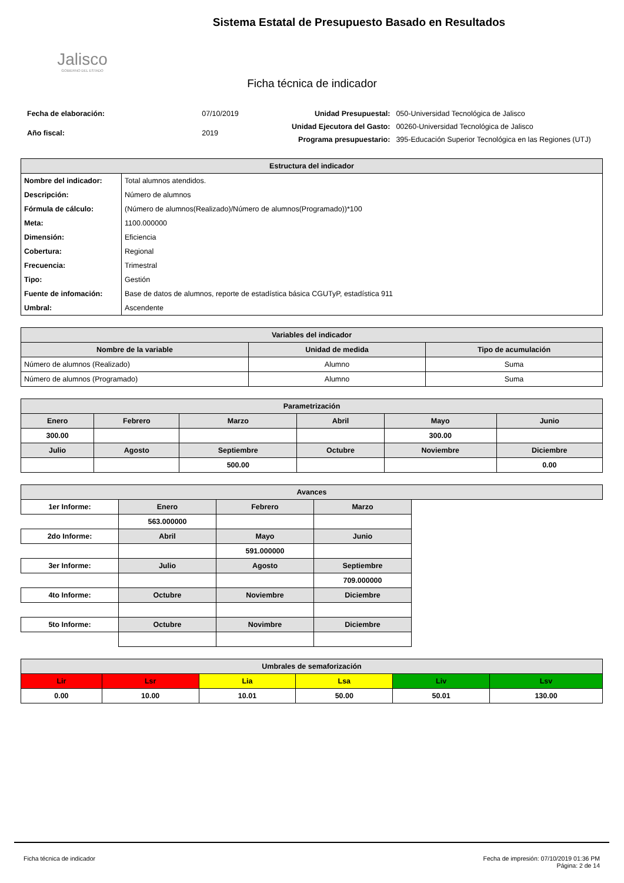Jalisco
GOBIERNO DEL ESTADO
Sistema Estatal de Presupuesto Basado en Resultados
Ficha técnica de indicador
| Fecha de elaboración: | 07/10/2019 |
| Año fiscal: | 2019 |
| Unidad Presupuestal: | 050-Universidad Tecnológica de Jalisco |
| Unidad Ejecutora del Gasto: | 00260-Universidad Tecnológica de Jalisco |
| Programa presupuestario: | 395-Educación Superior Tecnológica en las Regiones (UTJ) |
| Estructura del indicador | |
| --- | --- |
| Nombre del indicador: | Total alumnos atendidos. |
| Descripción: | Número de alumnos |
| Fórmula de cálculo: | (Número de alumnos(Realizado)/Número de alumnos(Programado))*100 |
| Meta: | 1100.000000 |
| Dimensión: | Eficiencia |
| Cobertura: | Regional |
| Frecuencia: | Trimestral |
| Tipo: | Gestión |
| Fuente de infomación: | Base de datos de alumnos, reporte de estadística básica CGUTyP, estadística 911 |
| Umbral: | Ascendente |
| Variables del indicador | | |
| --- | --- | --- |
| Nombre de la variable | Unidad de medida | Tipo de acumulación |
| Número de alumnos (Realizado) | Alumno | Suma |
| Número de alumnos (Programado) | Alumno | Suma |
| Parametrización | | | | | |
| --- | --- | --- | --- | --- | --- |
| Enero | Febrero | Marzo | Abril | Mayo | Junio |
| 300.00 | | | | 300.00 | |
| Julio | Agosto | Septiembre | Octubre | Noviembre | Diciembre |
| | | 500.00 | | | 0.00 |
| Avances | | | | |
| --- | --- | --- | --- | --- |
| 1er Informe: | Enero | Febrero | Marzo | |
| | 563.000000 | | | |
| 2do Informe: | Abril | Mayo | Junio | |
| | | 591.000000 | | |
| 3er Informe: | Julio | Agosto | Septiembre | |
| | | | 709.000000 | |
| 4to Informe: | Octubre | Noviembre | Diciembre | |
| 5to Informe: | Octubre | Novimbre | Diciembre | |
| Umbrales de semaforización | | | | | |
| --- | --- | --- | --- | --- | --- |
| Lir | Lsr | Lia | Lsa | Liv | Lsv |
| 0.00 | 10.00 | 10.01 | 50.00 | 50.01 | 130.00 |
Ficha técnica de indicador Fecha de impresión: 07/10/2019 01:36 PM
Página: 2 de 14